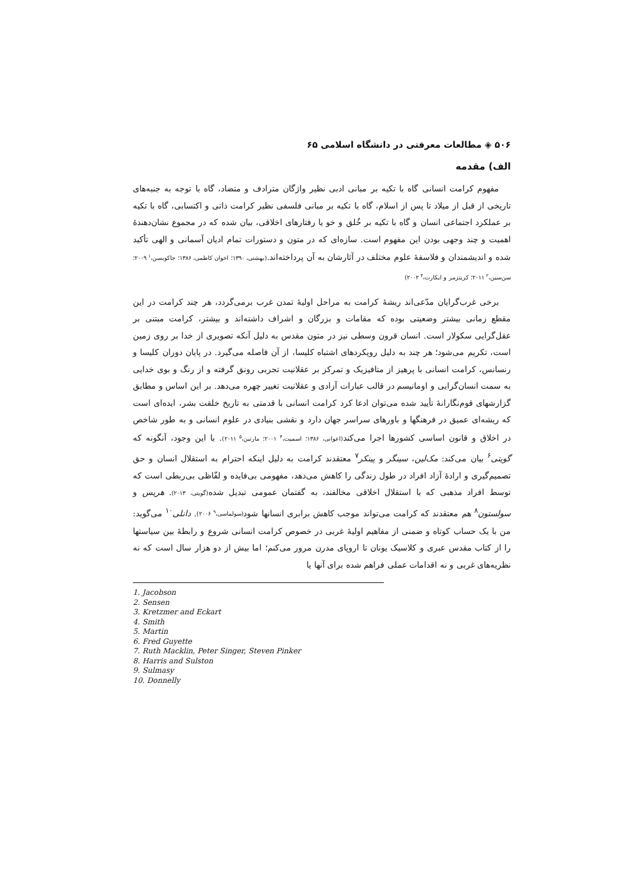۵۰۶ ◈ مطالعات معرفتی در دانشگاه اسلامی ۶۵
الف) مقدمه
مفهوم کرامت انسانی گاه با تکیه بر مبانی ادبی نظیر واژگان مترادف و متضاد، گاه با توجه به جنبه‌های تاریخی از قبل از میلاد تا پس از اسلام، گاه با تکیه بر مبانی فلسفی نظیر کرامت ذاتی و اکتسابی، گاه با تکیه بر عملکرد اجتماعی انسان و گاه با تکیه بر خُلق و خو یا رفتارهای اخلاقی، بیان شده که در مجموع نشان‌دهندهٔ اهمیت و چند وجهی بودن این مفهوم است. سازه‌ای که در متون و دستورات تمام ادیان آسمانی و الهی تأکید شده و اندیشمندان و فلاسفهٔ علوم مختلف در آثارشان به آن پرداخته‌اند.(بهشتی، ۱۳۹۰؛ اخوان کاظمی، ۱۳۸۶؛ جاکوبسن،<sup>۱</sup> ۲۰۰۹؛ سن‌سین،<sup>۲</sup> ۲۰۱۱؛ کریتزمر و ایکارت،<sup>۳</sup> ۲۰۰۲)
برخی غرب‌گرایان مدّعی‌اند ریشهٔ کرامت به مراحل اولیهٔ تمدن غرب برمی‌گردد، هر چند کرامت در این مقطع زمانی بیشتر وضعیتی بوده که مقامات و بزرگان و اشراف داشته‌اند و بیشتر، کرامت مبتنی بر عقل‌گرایی سکولار است. انسان قرون وسطی نیز در متون مقدس به دلیل آنکه تصویری از خدا بر روی زمین است، تکریم می‌شود؛ هر چند به دلیل رویکردهای اشتباه کلیسا، از آن فاصله می‌گیرد. در پایان دوران کلیسا و رنسانس، کرامت انسانی با پرهیز از متافیزیک و تمرکز بر عقلانیت تجربی رونق گرفته و از رنگ و بوی خدایی به سمت انسان‌گرایی و اومانیسم در قالب عبارات آزادی و عقلانیت تغییر چهره می‌دهد. بر این اساس و مطابق گزارشهای قوم‌نگارانهٔ تأیید شده می‌توان ادعا کرد کرامت انسانی با قدمتی به تاریخ خلقت بشر، ایده‌ای است که ریشه‌ای عمیق در فرهنگها و باورهای سراسر جهان دارد و نقشی بنیادی در علوم انسانی و به طور شاخص در اخلاق و قانون اساسی کشورها اجرا می‌کند(اعوانی، ۱۳۸۶؛ اسمیت،<sup>۴</sup> ۲۰۰۱؛ مارتین،<sup>۵</sup> ۲۰۱۱). با این وجود، آنگونه که گویتی<sup>۶</sup> بیان می‌کند: مک‌لین، سینگر و پینکر<sup>۷</sup> معتقدند کرامت به دلیل اینکه احترام به استقلال انسان و حق تصمیم‌گیری و ارادهٔ آزاد افراد در طول زندگی را کاهش می‌دهد، مفهومی بی‌فایده و لفّاظی بی‌ربطی است که توسط افراد مذهبی که با استقلال اخلاقی مخالفند، به گفتمان عمومی تبدیل شده(گویتی، ۲۰۱۳). هریس و سولستون<sup>۸</sup> هم معتقدند که کرامت می‌تواند موجب کاهش برابری انسانها شود(سولماسی،<sup>۹</sup> ۲۰۰۶). دانلی<sup>۱۰</sup> می‌گوید: من با یک حساب کوتاه و ضمنی از مفاهیم اولیهٔ غربی در خصوص کرامت انسانی شروع و رابطهٔ بین سیاستها را از کتاب مقدس عبری و کلاسیک یونان تا اروپای مدرن مرور می‌کنم؛ اما بیش از دو هزار سال است که نه نظریه‌های غربی و نه اقدامات عملی فراهم شده برای آنها یا
1. Jacobson
2. Sensen
3. Kretzmer and Eckart
4. Smith
5. Martin
6. Fred Guyette
7. Ruth Macklin, Peter Singer, Steven Pinker
8. Harris and Sulston
9. Sulmasy
10. Donnelly